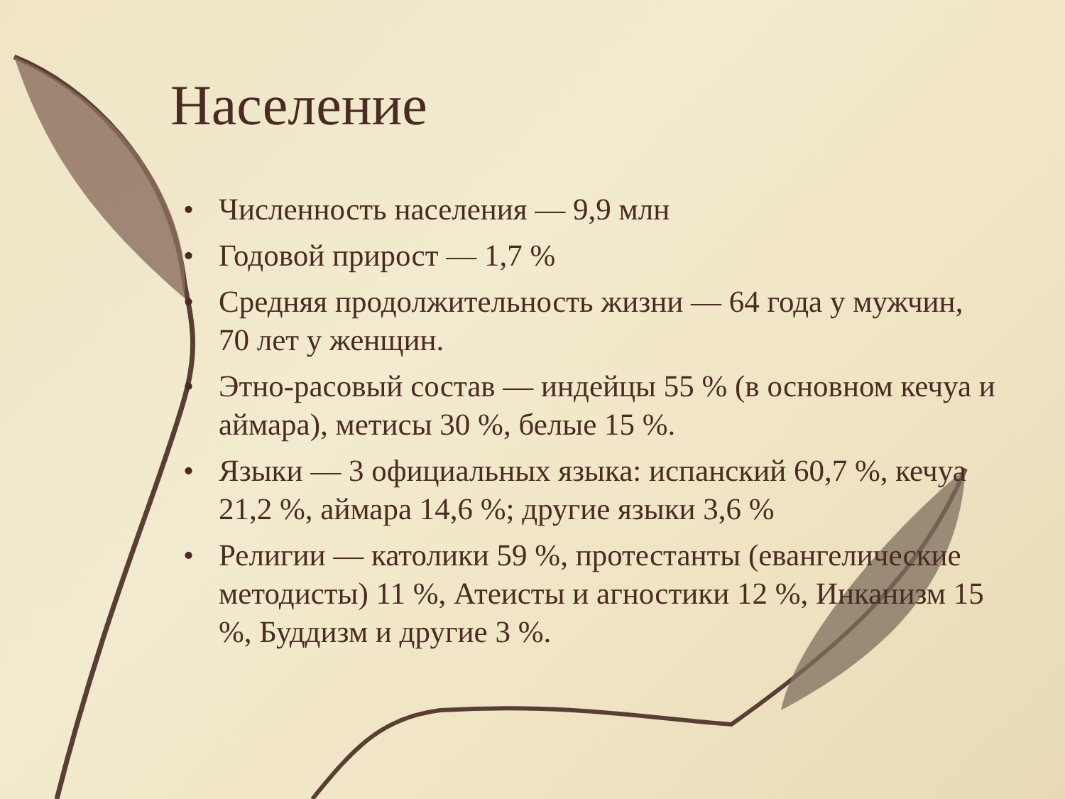Население
• Численность населения — 9,9 млн
• Годовой прирост — 1,7 %
• Средняя продолжительность жизни — 64 года у мужчин, 70 лет у женщин.
• Этно-расовый состав — индейцы 55 % (в основном кечуа и аймара), метисы 30 %, белые 15 %.
• Языки — 3 официальных языка: испанский 60,7 %, кечуа 21,2 %, аймара 14,6 %; другие языки 3,6 %
• Религии — католики 59 %, протестанты (евангелические методисты) 11 %, Атеисты и агностики 12 %, Инканизм 15 %, Буддизм и другие 3 %.